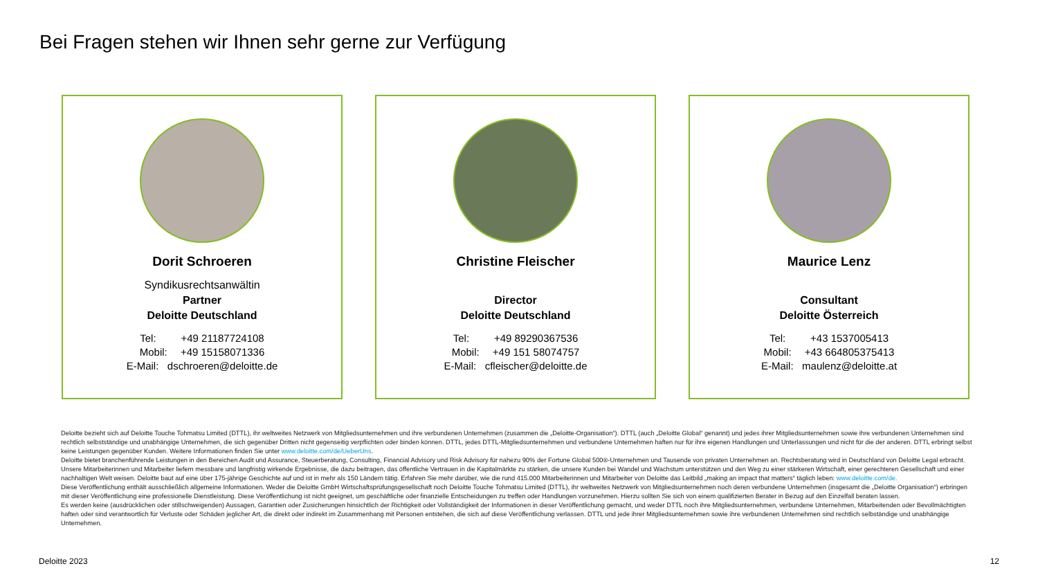Bei Fragen stehen wir Ihnen sehr gerne zur Verfügung
Dorit Schroeren
Syndikusrechtsanwältin
Partner
Deloitte Deutschland
Tel: +49 21187724108
Mobil: +49 15158071336
E-Mail: dschroeren@deloitte.de
Christine Fleischer
Director
Deloitte Deutschland
Tel: +49 89290367536
Mobil: +49 151 58074757
E-Mail: cfleischer@deloitte.de
Maurice Lenz
Consultant
Deloitte Österreich
Tel: +43 1537005413
Mobil: +43 664805375413
E-Mail: maulenz@deloitte.at
Deloitte bezieht sich auf Deloitte Touche Tohmatsu Limited (DTTL), ihr weltweites Netzwerk von Mitgliedsunternehmen und ihre verbundenen Unternehmen (zusammen die „Deloitte-Organisation“). DTTL (auch „Deloitte Global“ genannt) und jedes ihrer Mitgliedsunternehmen sowie ihre verbundenen Unternehmen sind rechtlich selbstständige und unabhängige Unternehmen, die sich gegenüber Dritten nicht gegenseitig verpflichten oder binden können. DTTL, jedes DTTL-Mitgliedsunternehmen und verbundene Unternehmen haften nur für ihre eigenen Handlungen und Unterlassungen und nicht für die der anderen. DTTL erbringt selbst keine Leistungen gegenüber Kunden. Weitere Informationen finden Sie unter www.deloitte.com/de/UeberUns.
Deloitte bietet branchenführende Leistungen in den Bereichen Audit und Assurance, Steuerberatung, Consulting, Financial Advisory und Risk Advisory für nahezu 90% der Fortune Global 500®-Unternehmen und Tausende von privaten Unternehmen an. Rechtsberatung wird in Deutschland von Deloitte Legal erbracht. Unsere Mitarbeiterinnen und Mitarbeiter liefern messbare und langfristig wirkende Ergebnisse, die dazu beitragen, das öffentliche Vertrauen in die Kapitalmärkte zu stärken, die unsere Kunden bei Wandel und Wachstum unterstützen und den Weg zu einer stärkeren Wirtschaft, einer gerechteren Gesellschaft und einer nachhaltigen Welt weisen. Deloitte baut auf eine über 175-jährige Geschichte auf und ist in mehr als 150 Ländern tätig. Erfahren Sie mehr darüber, wie die rund 415.000 Mitarbeiterinnen und Mitarbeiter von Deloitte das Leitbild „making an impact that matters“ täglich leben: www.deloitte.com/de.
Diese Veröffentlichung enthält ausschließlich allgemeine Informationen. Weder die Deloitte GmbH Wirtschaftsprüfungsgesellschaft noch Deloitte Touche Tohmatsu Limited (DTTL), ihr weltweites Netzwerk von Mitgliedsunternehmen noch deren verbundene Unternehmen (insgesamt die „Deloitte Organisation“) erbringen mit dieser Veröffentlichung eine professionelle Dienstleistung. Diese Veröffentlichung ist nicht geeignet, um geschäftliche oder finanzielle Entscheidungen zu treffen oder Handlungen vorzunehmen. Hierzu sollten Sie sich von einem qualifizierten Berater in Bezug auf den Einzelfall beraten lassen.
Es werden keine (ausdrücklichen oder stillschweigenden) Aussagen, Garantien oder Zusicherungen hinsichtlich der Richtigkeit oder Vollständigkeit der Informationen in dieser Veröffentlichung gemacht, und weder DTTL noch ihre Mitgliedsunternehmen, verbundene Unternehmen, Mitarbeitenden oder Bevollmächtigten haften oder sind verantwortlich für Verluste oder Schäden jeglicher Art, die direkt oder indirekt im Zusammenhang mit Personen entstehen, die sich auf diese Veröffentlichung verlassen. DTTL und jede ihrer Mitgliedsunternehmen sowie ihre verbundenen Unternehmen sind rechtlich selbständige und unabhängige Unternehmen.
Deloitte 2023 12